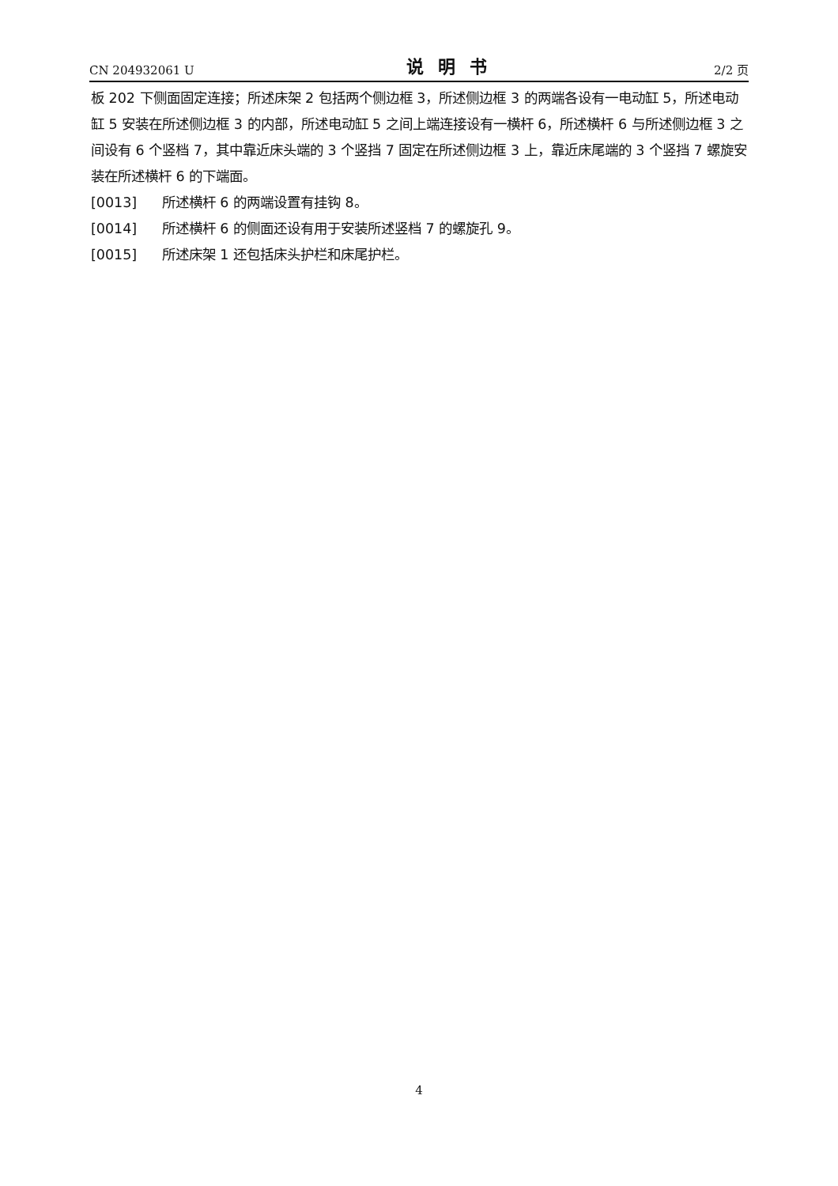CN 204932061 U 说明书 2/2 页
板 202 下侧面固定连接；所述床架 2 包括两个侧边框 3，所述侧边框 3 的两端各设有一电动缸 5，所述电动缸 5 安装在所述侧边框 3 的内部，所述电动缸 5 之间上端连接设有一横杆 6，所述横杆 6 与所述侧边框 3 之间设有 6 个竖档 7，其中靠近床头端的 3 个竖挡 7 固定在所述侧边框 3 上，靠近床尾端的 3 个竖挡 7 螺旋安装在所述横杆 6 的下端面。
[0013] 所述横杆 6 的两端设置有挂钩 8。
[0014] 所述横杆 6 的侧面还设有用于安装所述竖档 7 的螺旋孔 9。
[0015] 所述床架 1 还包括床头护栏和床尾护栏。
4